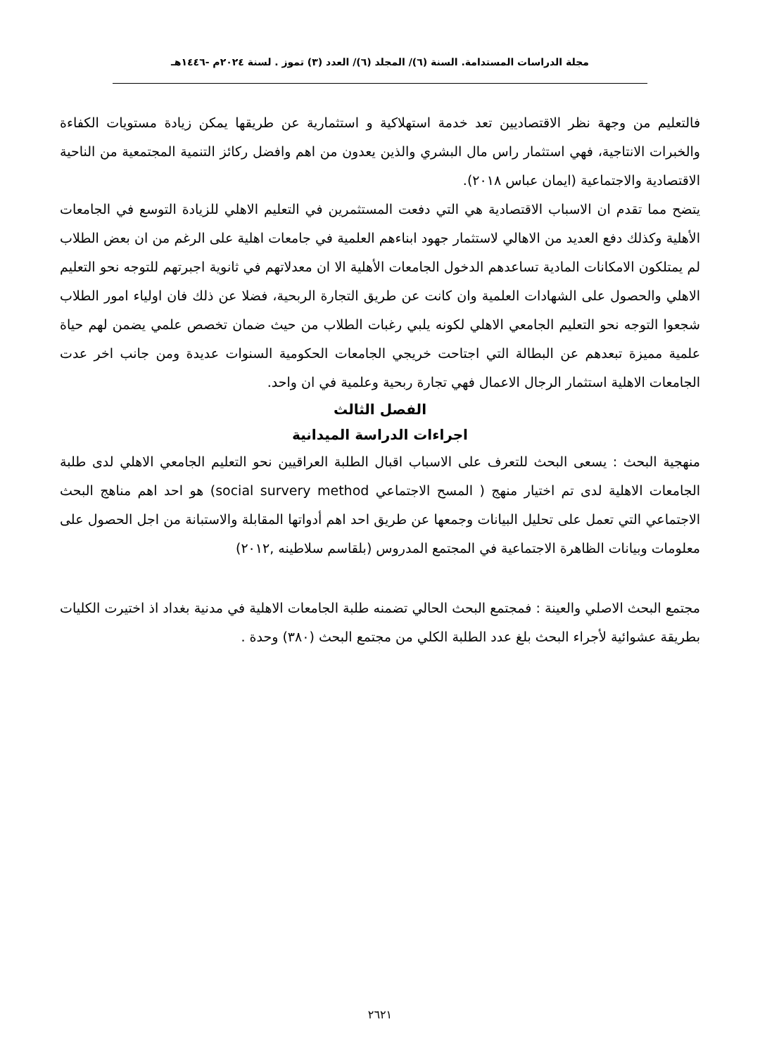مجلة الدراسات المستدامة. السنة (٦)/ المجلد (٦)/ العدد (٣) تموز . لسنة ٢٠٢٤م -١٤٤٦هـ
فالتعليم من وجهة نظر الاقتصاديين تعد خدمة استهلاكية و استثمارية عن طريقها يمكن زيادة مستويات الكفاءة والخبرات الانتاجية، فهي استثمار راس مال البشري والذين يعدون من اهم وافضل ركائز التنمية المجتمعية من الناحية الاقتصادية والاجتماعية (ايمان عباس ٢٠١٨).
يتضح مما تقدم ان الاسباب الاقتصادية هي التي دفعت المستثمرين في التعليم الاهلي للزيادة التوسع في الجامعات الأهلية وكذلك دفع العديد من الاهالي لاستثمار جهود ابناءهم العلمية في جامعات اهلية على الرغم من ان بعض الطلاب لم يمتلكون الامكانات المادية تساعدهم الدخول الجامعات الأهلية الا ان معدلاتهم في ثانوية اجبرتهم للتوجه نحو التعليم الاهلي والحصول على الشهادات العلمية وان كانت عن طريق التجارة الربحية، فضلا عن ذلك فان اولياء امور الطلاب شجعوا التوجه نحو التعليم الجامعي الاهلي لكونه يلبي رغبات الطلاب من حيث ضمان تخصص علمي يضمن لهم حياة علمية مميزة تبعدهم عن البطالة التي اجتاحت خريجي الجامعات الحكومية السنوات عديدة ومن جانب اخر عدت الجامعات الاهلية استثمار الرجال الاعمال فهي تجارة ربحية وعلمية في ان واحد.
الفصل الثالث
اجراءات الدراسة الميدانية
منهجية البحث : يسعى البحث للتعرف على الاسباب اقبال الطلبة العراقيين نحو التعليم الجامعي الاهلي لدى طلبة الجامعات الاهلية لدى تم اختيار منهج ( المسح الاجتماعي social survery method) هو احد اهم مناهج البحث الاجتماعي التي تعمل على تحليل البيانات وجمعها عن طريق احد اهم أدواتها المقابلة والاستبانة من اجل الحصول على معلومات وبيانات الظاهرة الاجتماعية في المجتمع المدروس (بلقاسم سلاطينه ,٢٠١٢)
مجتمع البحث الاصلي والعينة : فمجتمع البحث الحالي تضمنه طلبة الجامعات الاهلية في مدنية بغداد اذ اختيرت الكليات بطريقة عشوائية لأجراء البحث بلغ عدد الطلبة الكلي من مجتمع البحث (٣٨٠) وحدة .
٢٦٢١